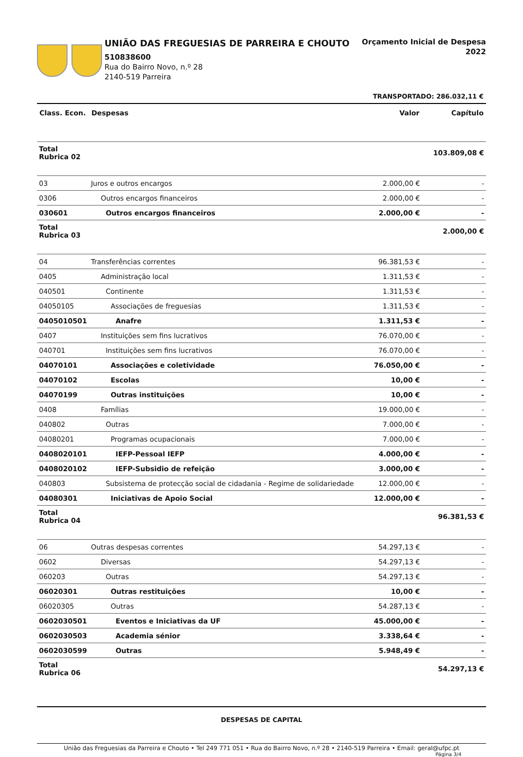UNIÃO DAS FREGUESIAS DE PARREIRA E CHOUTO
510838600
Rua do Bairro Novo, n.º 28
2140-519 Parreira
Orçamento Inicial de Despesa
2022
TRANSPORTADO: 286.032,11 €
| Class. Econ. | Despesas | Valor | Capítulo |
| --- | --- | --- | --- |
| Total Rubrica 02 | | | 103.809,08 € |
| 03 | Juros e outros encargos | 2.000,00 € | - |
| 0306 | Outros encargos financeiros | 2.000,00 € | - |
| 030601 | Outros encargos financeiros | 2.000,00 € | - |
| Total Rubrica 03 | | | 2.000,00 € |
| 04 | Transferências correntes | 96.381,53 € | - |
| 0405 | Administração local | 1.311,53 € | - |
| 040501 | Continente | 1.311,53 € | - |
| 04050105 | Associações de freguesias | 1.311,53 € | - |
| 0405010501 | Anafre | 1.311,53 € | - |
| 0407 | Instituições sem fins lucrativos | 76.070,00 € | - |
| 040701 | Instituições sem fins lucrativos | 76.070,00 € | - |
| 04070101 | Associações e coletividade | 76.050,00 € | - |
| 04070102 | Escolas | 10,00 € | - |
| 04070199 | Outras instituições | 10,00 € | - |
| 0408 | Famílias | 19.000,00 € | - |
| 040802 | Outras | 7.000,00 € | - |
| 04080201 | Programas ocupacionais | 7.000,00 € | - |
| 0408020101 | IEFP-Pessoal IEFP | 4.000,00 € | - |
| 0408020102 | IEFP-Subsidio de refeição | 3.000,00 € | - |
| 040803 | Subsistema de protecção social de cidadania - Regime de solidariedade | 12.000,00 € | - |
| 04080301 | Iniciativas de Apoio Social | 12.000,00 € | - |
| Total Rubrica 04 | | | 96.381,53 € |
| 06 | Outras despesas correntes | 54.297,13 € | - |
| 0602 | Diversas | 54.297,13 € | - |
| 060203 | Outras | 54.297,13 € | - |
| 06020301 | Outras restituições | 10,00 € | - |
| 06020305 | Outras | 54.287,13 € | - |
| 0602030501 | Eventos e Iniciativas da UF | 45.000,00 € | - |
| 0602030503 | Academia sénior | 3.338,64 € | - |
| 0602030599 | Outras | 5.948,49 € | - |
| Total Rubrica 06 | | | 54.297,13 € |
DESPESAS DE CAPITAL
União das Freguesias da Parreira e Chouto • Tel 249 771 051 • Rua do Bairro Novo, n.º 28 • 2140-519 Parreira • Email: geral@ufpc.pt
Página 3/4